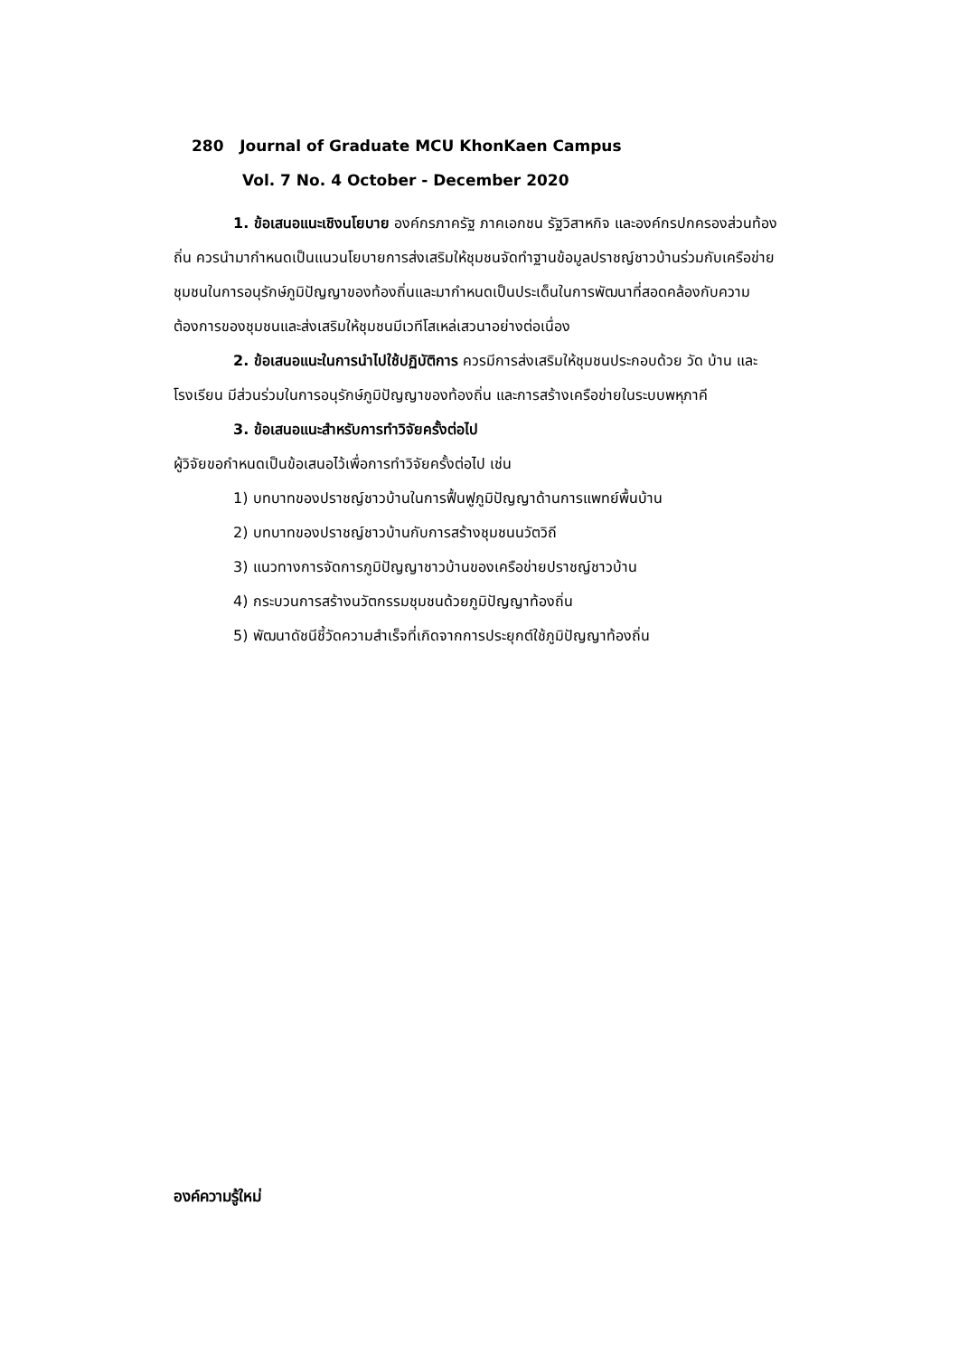280 Journal of Graduate MCU KhonKaen Campus
Vol. 7 No. 4 October - December 2020
1. ข้อเสนอแนะเชิงนโยบาย องค์กรภาครัฐ ภาคเอกชน รัฐวิสาหกิจ และองค์กรปกครองส่วนท้องถิ่น ควรนำมากำหนดเป็นแนวนโยบายการส่งเสริมให้ชุมชนจัดทำฐานข้อมูลปราชญ์ชาวบ้านร่วมกับเครือข่ายชุมชนในการอนุรักษ์ภูมิปัญญาของท้องถิ่นและมากำหนดเป็นประเด็นในการพัฒนาที่สอดคล้องกับความต้องการของชุมชนและส่งเสริมให้ชุมชนมีเวทีโสเหล่เสวนาอย่างต่อเนื่อง
2. ข้อเสนอแนะในการนำไปใช้ปฏิบัติการ ควรมีการส่งเสริมให้ชุมชนประกอบด้วย วัด บ้าน และโรงเรียน มีส่วนร่วมในการอนุรักษ์ภูมิปัญญาของท้องถิ่น และการสร้างเครือข่ายในระบบพหุภาคี
3. ข้อเสนอแนะสำหรับการทำวิจัยครั้งต่อไป
ผู้วิจัยขอกำหนดเป็นข้อเสนอไว้เพื่อการทำวิจัยครั้งต่อไป เช่น
1) บทบาทของปราชญ์ชาวบ้านในการฟื้นฟูภูมิปัญญาด้านการแพทย์พื้นบ้าน
2) บทบาทของปราชญ์ชาวบ้านกับการสร้างชุมชนนวัตวิถี
3) แนวทางการจัดการภูมิปัญญาชาวบ้านของเครือข่ายปราชญ์ชาวบ้าน
4) กระบวนการสร้างนวัตกรรมชุมชนด้วยภูมิปัญญาท้องถิ่น
5) พัฒนาดัชนีชี้วัดความสำเร็จที่เกิดจากการประยุกต์ใช้ภูมิปัญญาท้องถิ่น
องค์ความรู้ใหม่